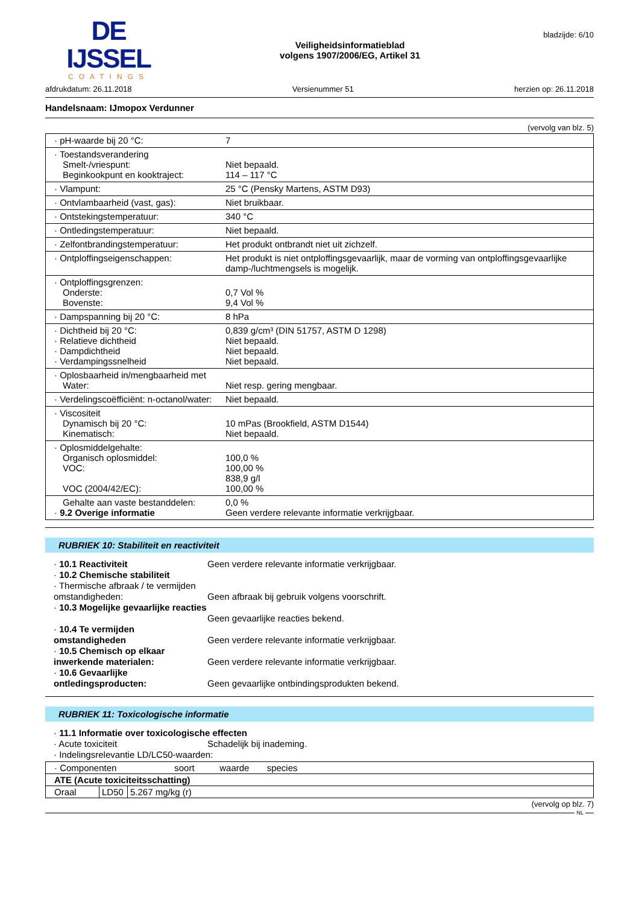DE IJSSEL
COATINGS
Veiligheidsinformatieblad
volgens 1907/2006/EG, Artikel 31
bladzijde: 6/10
afdrukdatum: 26.11.2018 Versienummer 51 herzien op: 26.11.2018
Handelsnaam: IJmopox Verdunner
(vervolg van blz. 5)
| · pH-waarde bij 20 °C: | 7 |
| · Toestandsverandering Smelt-/vriespunt: Beginkookpunt en kooktraject: | Niet bepaald. 114 – 117 °C |
| · Vlampunt: | 25 °C (Pensky Martens, ASTM D93) |
| · Ontvlambaarheid (vast, gas): | Niet bruikbaar. |
| · Ontstekingstemperatuur: | 340 °C |
| · Ontledingstemperatuur: | Niet bepaald. |
| · Zelfontbrandingstemperatuur: | Het produkt ontbrandt niet uit zichzelf. |
| · Ontploffingseigenschappen: | Het produkt is niet ontploffingsgevaarlijk, maar de vorming van ontploffingsgevaarlijke damp-/luchtmengsels is mogelijk. |
| · Ontploffingsgrenzen: Onderste: Bovenste: | 0,7 Vol % 9,4 Vol % |
| · Dampspanning bij 20 °C: | 8 hPa |
| · Dichtheid bij 20 °C: · Relatieve dichtheid · Dampdichtheid · Verdampingssnelheid | 0,839 g/cm³ (DIN 51757, ASTM D 1298) Niet bepaald. Niet bepaald. Niet bepaald. |
| · Oplosbaarheid in/mengbaarheid met Water: | Niet resp. gering mengbaar. |
| · Verdelingscoëfficiënt: n-octanol/water: | Niet bepaald. |
| · Viscositeit Dynamisch bij 20 °C: Kinematisch: | 10 mPas (Brookfield, ASTM D1544) Niet bepaald. |
| · Oplosmiddelgehalte: Organisch oplosmiddel: VOC: VOC (2004/42/EC): | 100,0 % 100,00 % 838,9 g/l 100,00 % |
| Gehalte aan vaste bestanddelen: · 9.2 Overige informatie | 0,0 % Geen verdere relevante informatie verkrijgbaar. |
RUBRIEK 10: Stabiliteit en reactiviteit
· 10.1 Reactiviteit
Geen verdere relevante informatie verkrijgbaar.
· 10.2 Chemische stabiliteit
· Thermische afbraak / te vermijden omstandigheden:
Geen afbraak bij gebruik volgens voorschrift.
· 10.3 Mogelijke gevaarlijke reacties
Geen gevaarlijke reacties bekend.
· 10.4 Te vermijden omstandigheden
Geen verdere relevante informatie verkrijgbaar.
· 10.5 Chemisch op elkaar inwerkende materialen:
Geen verdere relevante informatie verkrijgbaar.
· 10.6 Gevaarlijke ontledingsproducten:
Geen gevaarlijke ontbindingsprodukten bekend.
RUBRIEK 11: Toxicologische informatie
· 11.1 Informatie over toxicologische effecten
· Acute toxiciteit
Schadelijk bij inademing.
· Indelingsrelevantie LD/LC50-waarden:
| · Componenten soort waarde species | | |
| --- | --- | --- |
| ATE (Acute toxiciteitsschatting) | | |
| Oraal | LD50 | 5.267 mg/kg (r) |
(vervolg op blz. 7)
NL